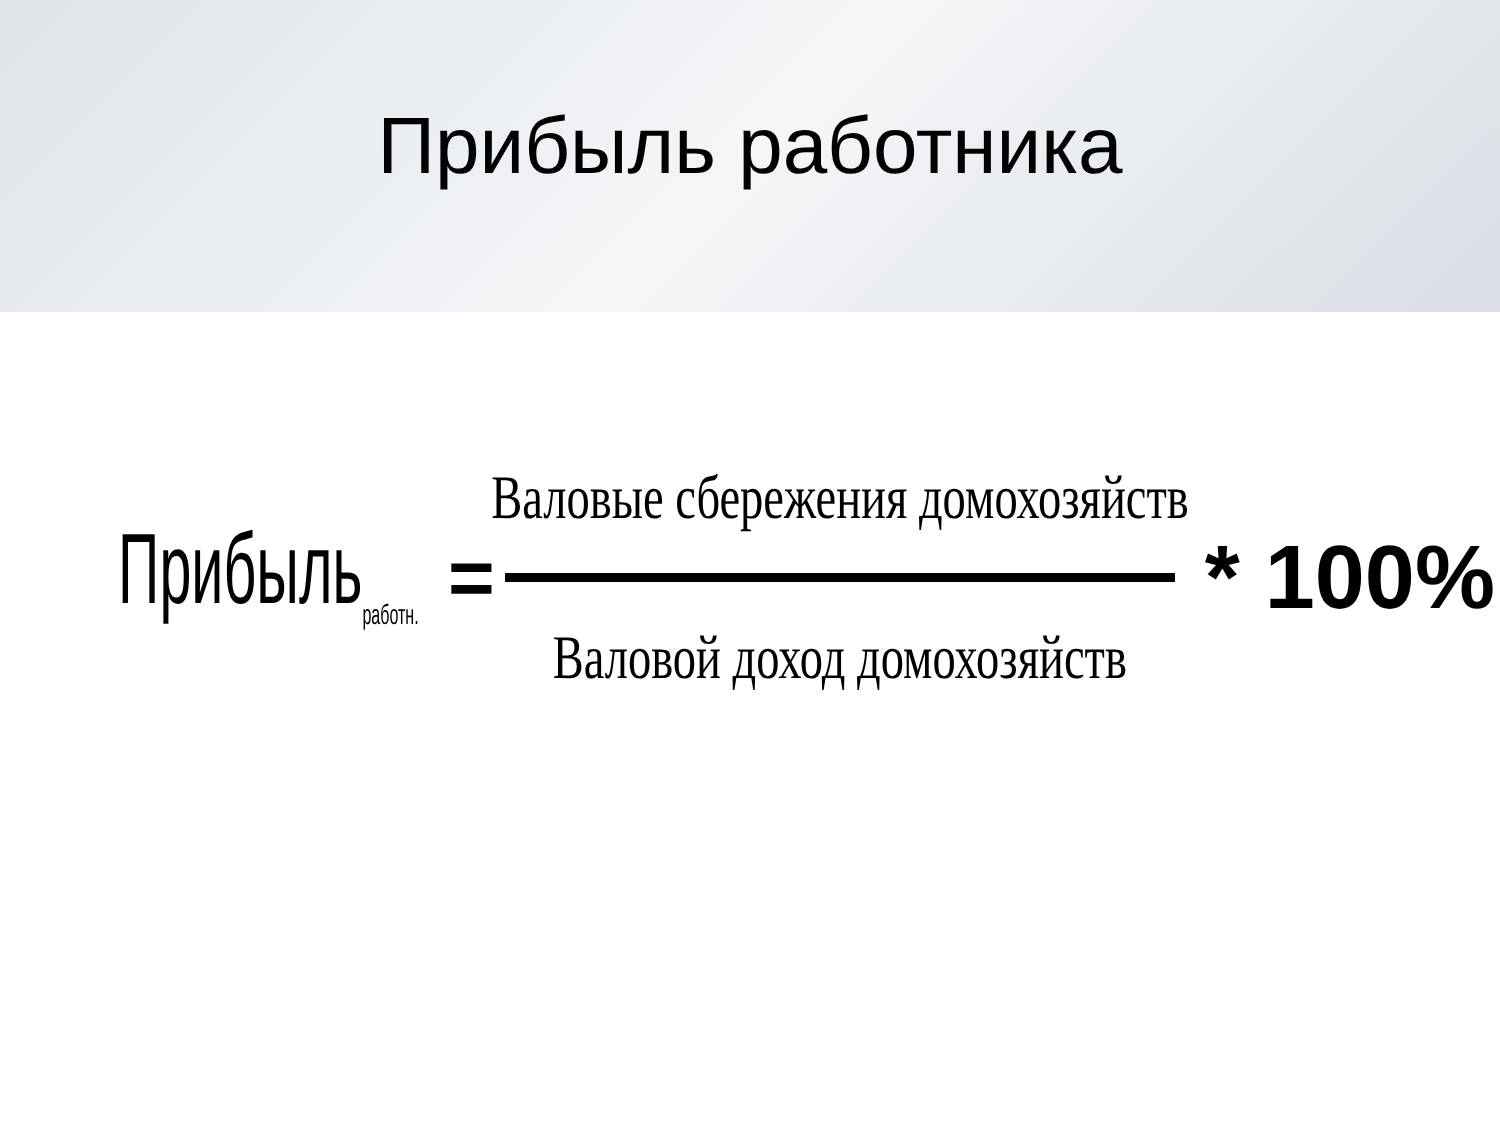Прибыль работника
Прибыль<sub>работн.</sub>
=
Валовые сбережения домохозяйств
Валовой доход домохозяйств
* 100%